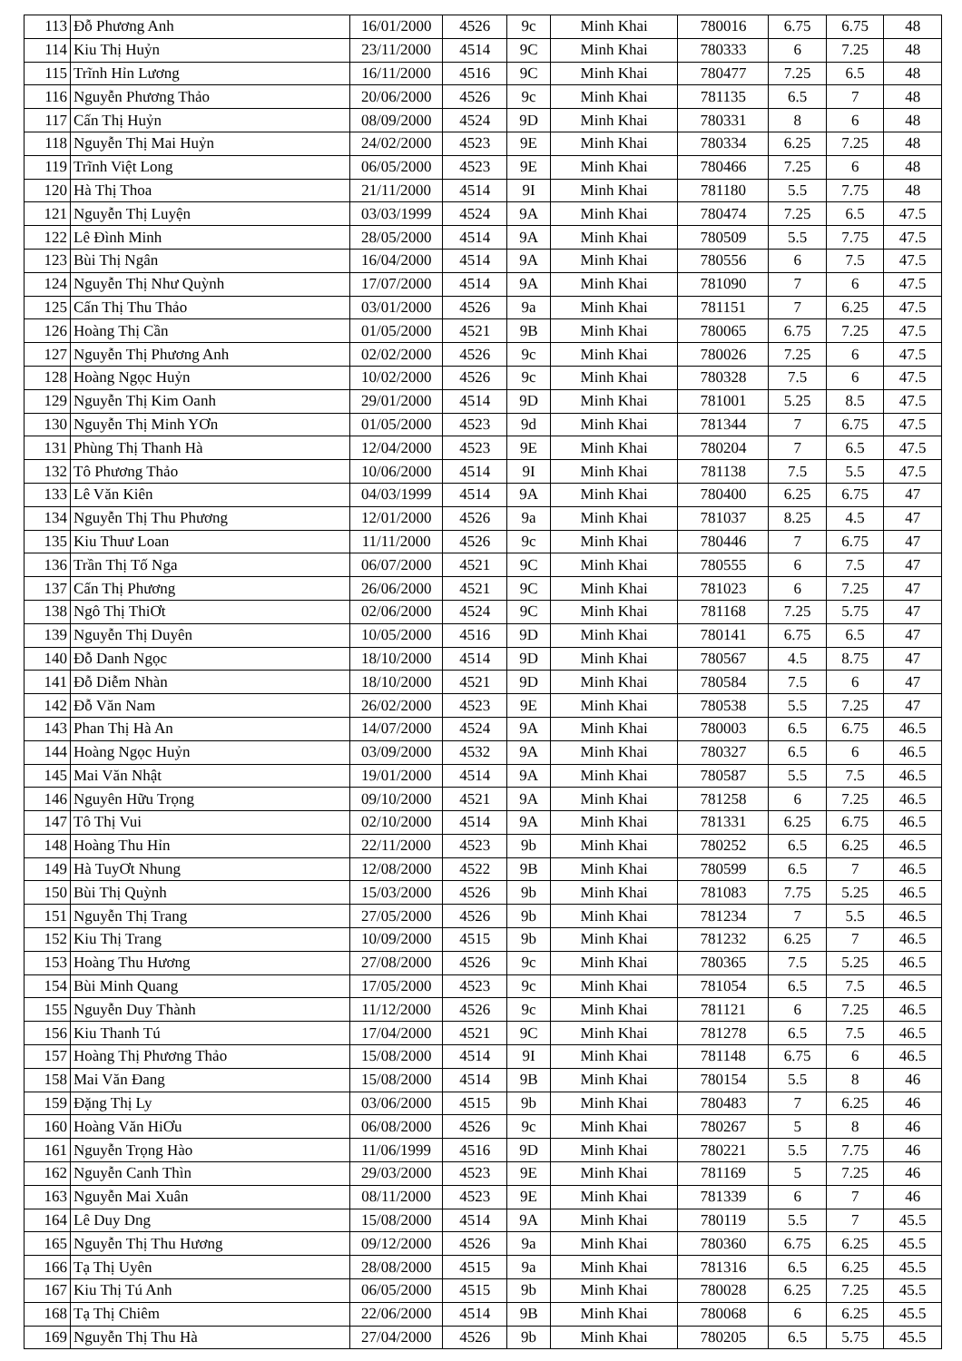| 113 | Đỗ Phương Anh | 16/01/2000 | 4526 | 9c | Minh Khai | 780016 | 6.75 | 6.75 | 48 |
| 114 | Kiu Thị Huỷn | 23/11/2000 | 4514 | 9C | Minh Khai | 780333 | 6 | 7.25 | 48 |
| 115 | Trĩnh Hỉn Lương | 16/11/2000 | 4516 | 9C | Minh Khai | 780477 | 7.25 | 6.5 | 48 |
| 116 | Nguyễn Phương Thảo | 20/06/2000 | 4526 | 9c | Minh Khai | 781135 | 6.5 | 7 | 48 |
| 117 | Cấn Thị Huỷn | 08/09/2000 | 4524 | 9D | Minh Khai | 780331 | 8 | 6 | 48 |
| 118 | Nguyễn Thị Mai Huỷn | 24/02/2000 | 4523 | 9E | Minh Khai | 780334 | 6.25 | 7.25 | 48 |
| 119 | Trĩnh Việt Long | 06/05/2000 | 4523 | 9E | Minh Khai | 780466 | 7.25 | 6 | 48 |
| 120 | Hà Thị Thoa | 21/11/2000 | 4514 | 9I | Minh Khai | 781180 | 5.5 | 7.75 | 48 |
| 121 | Nguyễn Thị Luyện | 03/03/1999 | 4524 | 9A | Minh Khai | 780474 | 7.25 | 6.5 | 47.5 |
| 122 | Lê Đình Minh | 28/05/2000 | 4514 | 9A | Minh Khai | 780509 | 5.5 | 7.75 | 47.5 |
| 123 | Bùi Thị Ngân | 16/04/2000 | 4514 | 9A | Minh Khai | 780556 | 6 | 7.5 | 47.5 |
| 124 | Nguyễn Thị Như Quỳnh | 17/07/2000 | 4514 | 9A | Minh Khai | 781090 | 7 | 6 | 47.5 |
| 125 | Cấn Thị Thu Thảo | 03/01/2000 | 4526 | 9a | Minh Khai | 781151 | 7 | 6.25 | 47.5 |
| 126 | Hoàng Thị Cần | 01/05/2000 | 4521 | 9B | Minh Khai | 780065 | 6.75 | 7.25 | 47.5 |
| 127 | Nguyễn Thị Phương Anh | 02/02/2000 | 4526 | 9c | Minh Khai | 780026 | 7.25 | 6 | 47.5 |
| 128 | Hoàng Ngọc Huỷn | 10/02/2000 | 4526 | 9c | Minh Khai | 780328 | 7.5 | 6 | 47.5 |
| 129 | Nguyễn Thị Kim Oanh | 29/01/2000 | 4514 | 9D | Minh Khai | 781001 | 5.25 | 8.5 | 47.5 |
| 130 | Nguyễn Thị Minh YƠn | 01/05/2000 | 4523 | 9d | Minh Khai | 781344 | 7 | 6.75 | 47.5 |
| 131 | Phùng Thị Thanh Hà | 12/04/2000 | 4523 | 9E | Minh Khai | 780204 | 7 | 6.5 | 47.5 |
| 132 | Tô Phương Thảo | 10/06/2000 | 4514 | 9I | Minh Khai | 781138 | 7.5 | 5.5 | 47.5 |
| 133 | Lê Văn Kiên | 04/03/1999 | 4514 | 9A | Minh Khai | 780400 | 6.25 | 6.75 | 47 |
| 134 | Nguyễn Thị Thu Phương | 12/01/2000 | 4526 | 9a | Minh Khai | 781037 | 8.25 | 4.5 | 47 |
| 135 | Kiu Thuư Loan | 11/11/2000 | 4526 | 9c | Minh Khai | 780446 | 7 | 6.75 | 47 |
| 136 | Trần Thị Tố Nga | 06/07/2000 | 4521 | 9C | Minh Khai | 780555 | 6 | 7.5 | 47 |
| 137 | Cấn Thị Phương | 26/06/2000 | 4521 | 9C | Minh Khai | 781023 | 6 | 7.25 | 47 |
| 138 | Ngô Thị ThiƠt | 02/06/2000 | 4524 | 9C | Minh Khai | 781168 | 7.25 | 5.75 | 47 |
| 139 | Nguyễn Thị Duyên | 10/05/2000 | 4516 | 9D | Minh Khai | 780141 | 6.75 | 6.5 | 47 |
| 140 | Đỗ Danh Ngọc | 18/10/2000 | 4514 | 9D | Minh Khai | 780567 | 4.5 | 8.75 | 47 |
| 141 | Đỗ Diễm Nhàn | 18/10/2000 | 4521 | 9D | Minh Khai | 780584 | 7.5 | 6 | 47 |
| 142 | Đỗ Văn Nam | 26/02/2000 | 4523 | 9E | Minh Khai | 780538 | 5.5 | 7.25 | 47 |
| 143 | Phan Thị Hà An | 14/07/2000 | 4524 | 9A | Minh Khai | 780003 | 6.5 | 6.75 | 46.5 |
| 144 | Hoàng Ngọc Huỷn | 03/09/2000 | 4532 | 9A | Minh Khai | 780327 | 6.5 | 6 | 46.5 |
| 145 | Mai Văn Nhật | 19/01/2000 | 4514 | 9A | Minh Khai | 780587 | 5.5 | 7.5 | 46.5 |
| 146 | Nguyên Hữu Trọng | 09/10/2000 | 4521 | 9A | Minh Khai | 781258 | 6 | 7.25 | 46.5 |
| 147 | Tô Thị Vui | 02/10/2000 | 4514 | 9A | Minh Khai | 781331 | 6.25 | 6.75 | 46.5 |
| 148 | Hoàng Thu Hỉn | 22/11/2000 | 4523 | 9b | Minh Khai | 780252 | 6.5 | 6.25 | 46.5 |
| 149 | Hà TuyƠt Nhung | 12/08/2000 | 4522 | 9B | Minh Khai | 780599 | 6.5 | 7 | 46.5 |
| 150 | Bùi Thị Quỳnh | 15/03/2000 | 4526 | 9b | Minh Khai | 781083 | 7.75 | 5.25 | 46.5 |
| 151 | Nguyễn Thị Trang | 27/05/2000 | 4526 | 9b | Minh Khai | 781234 | 7 | 5.5 | 46.5 |
| 152 | Kiu Thị Trang | 10/09/2000 | 4515 | 9b | Minh Khai | 781232 | 6.25 | 7 | 46.5 |
| 153 | Hoàng Thu Hương | 27/08/2000 | 4526 | 9c | Minh Khai | 780365 | 7.5 | 5.25 | 46.5 |
| 154 | Bùi Minh Quang | 17/05/2000 | 4523 | 9c | Minh Khai | 781054 | 6.5 | 7.5 | 46.5 |
| 155 | Nguyễn Duy Thành | 11/12/2000 | 4526 | 9c | Minh Khai | 781121 | 6 | 7.25 | 46.5 |
| 156 | Kiu Thanh Tú | 17/04/2000 | 4521 | 9C | Minh Khai | 781278 | 6.5 | 7.5 | 46.5 |
| 157 | Hoàng Thị Phương Thảo | 15/08/2000 | 4514 | 9I | Minh Khai | 781148 | 6.75 | 6 | 46.5 |
| 158 | Mai Văn Đang | 15/08/2000 | 4514 | 9B | Minh Khai | 780154 | 5.5 | 8 | 46 |
| 159 | Đặng Thị Ly | 03/06/2000 | 4515 | 9b | Minh Khai | 780483 | 7 | 6.25 | 46 |
| 160 | Hoàng Văn HiƠu | 06/08/2000 | 4526 | 9c | Minh Khai | 780267 | 5 | 8 | 46 |
| 161 | Nguyễn Trọng Hào | 11/06/1999 | 4516 | 9D | Minh Khai | 780221 | 5.5 | 7.75 | 46 |
| 162 | Nguyễn Canh Thìn | 29/03/2000 | 4523 | 9E | Minh Khai | 781169 | 5 | 7.25 | 46 |
| 163 | Nguyễn Mai Xuân | 08/11/2000 | 4523 | 9E | Minh Khai | 781339 | 6 | 7 | 46 |
| 164 | Lê Duy Dng | 15/08/2000 | 4514 | 9A | Minh Khai | 780119 | 5.5 | 7 | 45.5 |
| 165 | Nguyễn Thị Thu Hương | 09/12/2000 | 4526 | 9a | Minh Khai | 780360 | 6.75 | 6.25 | 45.5 |
| 166 | Tạ Thị Uyên | 28/08/2000 | 4515 | 9a | Minh Khai | 781316 | 6.5 | 6.25 | 45.5 |
| 167 | Kiu Thị Tú Anh | 06/05/2000 | 4515 | 9b | Minh Khai | 780028 | 6.25 | 7.25 | 45.5 |
| 168 | Tạ Thị Chiêm | 22/06/2000 | 4514 | 9B | Minh Khai | 780068 | 6 | 6.25 | 45.5 |
| 169 | Nguyễn Thị Thu Hà | 27/04/2000 | 4526 | 9b | Minh Khai | 780205 | 6.5 | 5.75 | 45.5 |